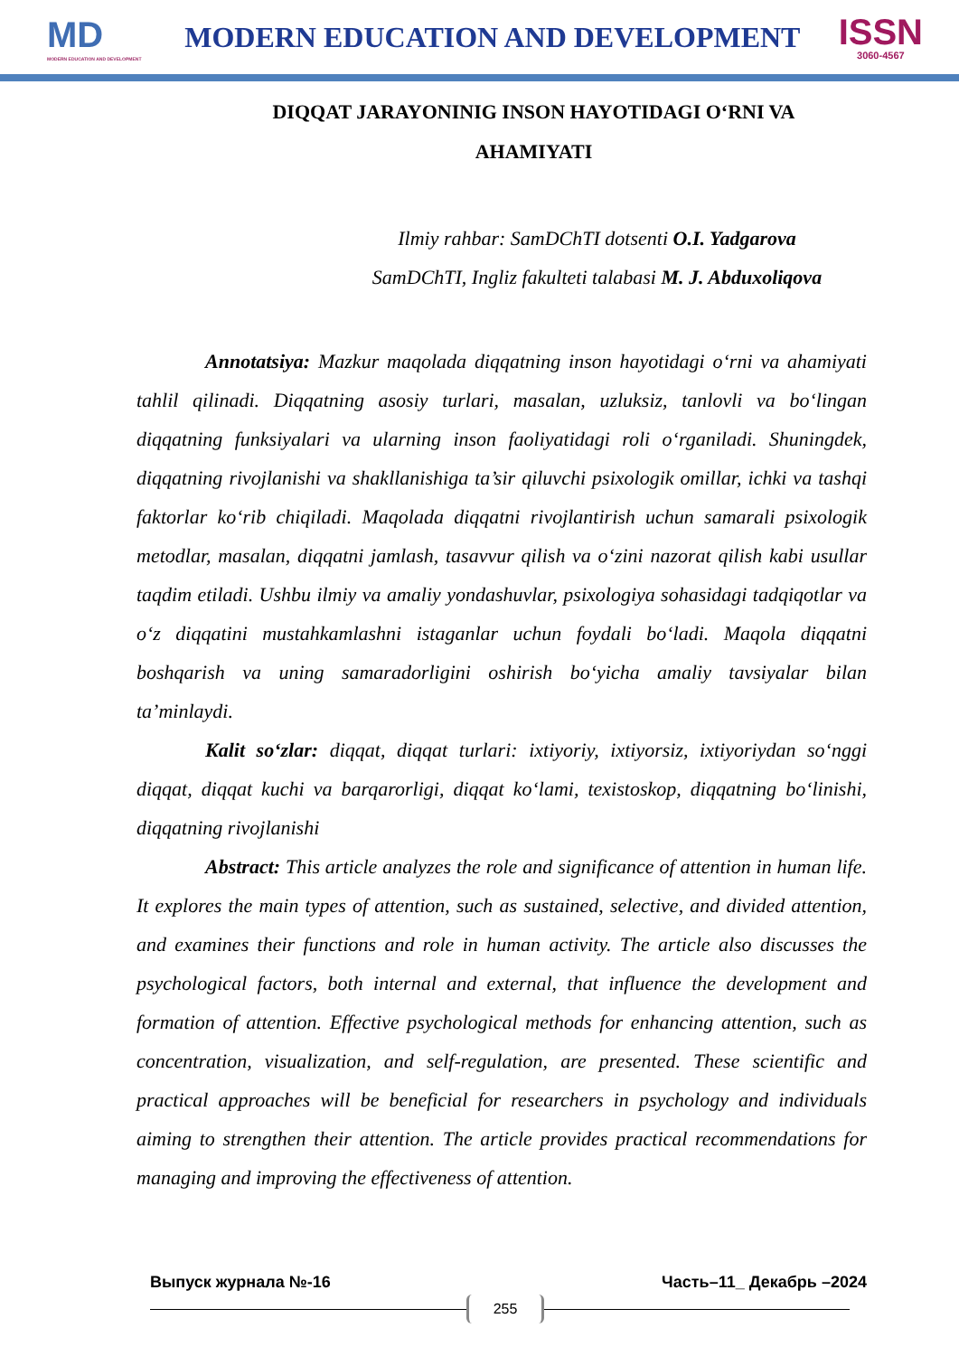MD
MODERN EDUCATION AND DEVELOPMENT
MODERN EDUCATION AND DEVELOPMENT
ISSN
3060-4567
DIQQAT JARAYONINIG INSON HAYOTIDAGI O‘RNI VA AHAMIYATI
Ilmiy rahbar: SamDChTI dotsenti O.I. Yadgarova
SamDChTI, Ingliz fakulteti talabasi M. J. Abduxoliqova
Annotatsiya: Mazkur maqolada diqqatning inson hayotidagi o‘rni va ahamiyati tahlil qilinadi. Diqqatning asosiy turlari, masalan, uzluksiz, tanlovli va bo‘lingan diqqatning funksiyalari va ularning inson faoliyatidagi roli o‘rganiladi. Shuningdek, diqqatning rivojlanishi va shakllanishiga ta’sir qiluvchi psixologik omillar, ichki va tashqi faktorlar ko‘rib chiqiladi. Maqolada diqqatni rivojlantirish uchun samarali psixologik metodlar, masalan, diqqatni jamlash, tasavvur qilish va o‘zini nazorat qilish kabi usullar taqdim etiladi. Ushbu ilmiy va amaliy yondashuvlar, psixologiya sohasidagi tadqiqotlar va o‘z diqqatini mustahkamlashni istaganlar uchun foydali bo‘ladi. Maqola diqqatni boshqarish va uning samaradorligini oshirish bo‘yicha amaliy tavsiyalar bilan ta’minlaydi.
Kalit so‘zlar: diqqat, diqqat turlari: ixtiyoriy, ixtiyorsiz, ixtiyoriydan so‘nggi diqqat, diqqat kuchi va barqarorligi, diqqat ko‘lami, texistoskop, diqqatning bo‘linishi, diqqatning rivojlanishi
Abstract: This article analyzes the role and significance of attention in human life. It explores the main types of attention, such as sustained, selective, and divided attention, and examines their functions and role in human activity. The article also discusses the psychological factors, both internal and external, that influence the development and formation of attention. Effective psychological methods for enhancing attention, such as concentration, visualization, and self-regulation, are presented. These scientific and practical approaches will be beneficial for researchers in psychology and individuals aiming to strengthen their attention. The article provides practical recommendations for managing and improving the effectiveness of attention.
Выпуск журнала №-16 Часть–11_ Декабрь –2024
255